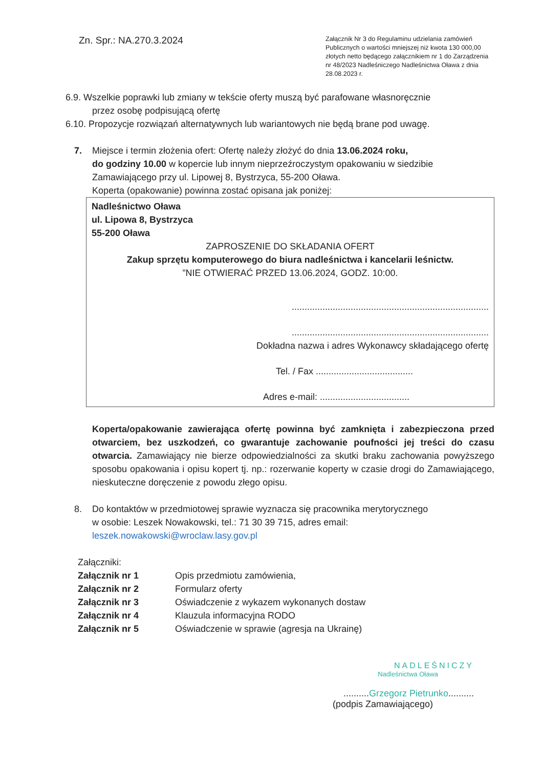Zn. Spr.: NA.270.3.2024
Załącznik Nr 3 do Regulaminu udzielania zamówień Publicznych o wartości mniejszej niż kwota 130 000,00 złotych netto będącego załącznikiem nr 1 do Zarządzenia nr 48/2023 Nadleśniczego Nadleśnictwa Oława z dnia 28.08.2023 r.
6.9. Wszelkie poprawki lub zmiany w tekście oferty muszą być parafowane własnoręcznie
przez osobę podpisującą ofertę
6.10. Propozycje rozwiązań alternatywnych lub wariantowych nie będą brane pod uwagę.
7. Miejsce i termin złożenia ofert: Ofertę należy złożyć do dnia 13.06.2024 roku,
do godziny 10.00 w kopercie lub innym nieprzeźroczystym opakowaniu w siedzibie Zamawiającego przy ul. Lipowej 8, Bystrzyca, 55-200 Oława.
Koperta (opakowanie) powinna zostać opisana jak poniżej:
Nadleśnictwo Oława
ul. Lipowa 8, Bystrzyca
55-200 Oława
ZAPROSZENIE DO SKŁADANIA OFERT
Zakup sprzętu komputerowego do biura nadleśnictwa i kancelarii leśnictw.
”NIE OTWIERAĆ PRZED 13.06.2024, GODZ. 10:00.
.............................................................................
.............................................................................
Dokładna nazwa i adres Wykonawcy składającego ofertę
Tel. / Fax ......................................
Adres e-mail: ...................................
Koperta/opakowanie zawierająca ofertę powinna być zamknięta i zabezpieczona przed otwarciem, bez uszkodzeń, co gwarantuje zachowanie poufności jej treści do czasu otwarcia. Zamawiający nie bierze odpowiedzialności za skutki braku zachowania powyższego sposobu opakowania i opisu kopert tj. np.: rozerwanie koperty w czasie drogi do Zamawiającego, nieskuteczne doręczenie z powodu złego opisu.
8. Do kontaktów w przedmiotowej sprawie wyznacza się pracownika merytorycznego
w osobie: Leszek Nowakowski, tel.: 71 30 39 715, adres email:
leszek.nowakowski@wroclaw.lasy.gov.pl
Załączniki:
| Załącznik nr 1 | Opis przedmiotu zamówienia, |
| Załącznik nr 2 | Formularz oferty |
| Załącznik nr 3 | Oświadczenie z wykazem wykonanych dostaw |
| Załącznik nr 4 | Klauzula informacyjna RODO |
| Załącznik nr 5 | Oświadczenie w sprawie (agresja na Ukrainę) |
NADLEŚNICZY
Nadleśnictwa Oława
..........Grzegorz Pietrunko..........
(podpis Zamawiającego)